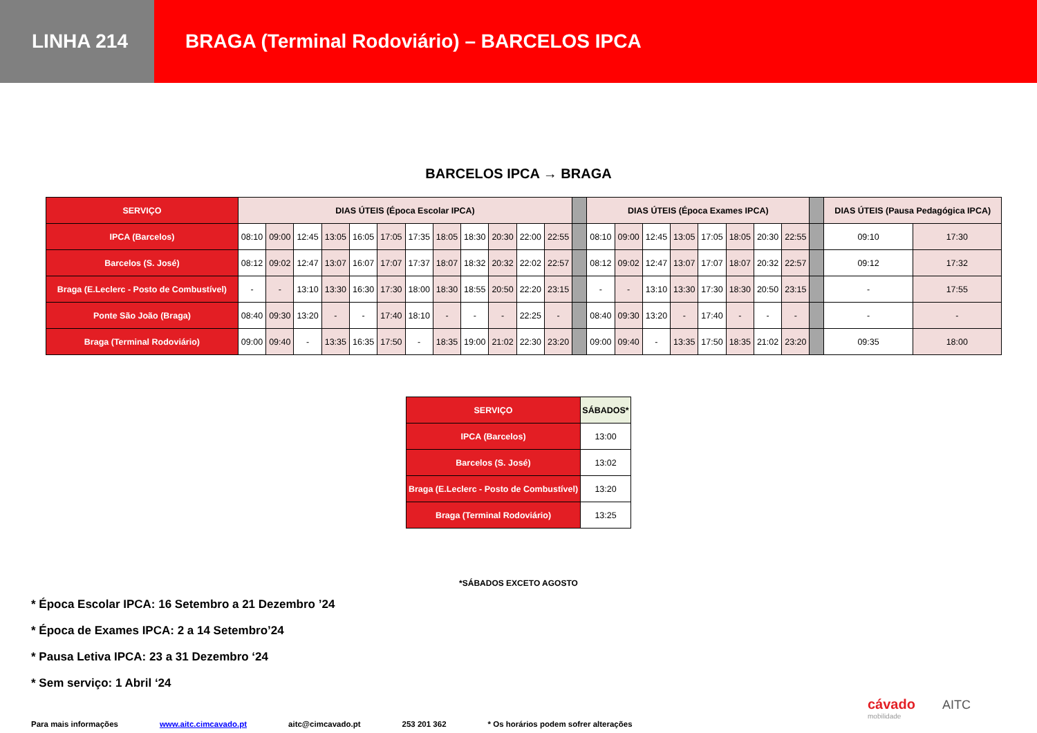LINHA 214 BRAGA (Terminal Rodoviário) – BARCELOS IPCA
BARCELOS IPCA → BRAGA
| SERVIÇO | DIAS ÚTEIS (Época Escolar IPCA) | | | | | | | | | | | | | DIAS ÚTEIS (Época Exames IPCA) | | | | | | | | | DIAS ÚTEIS (Pausa Pedagógica IPCA) | |
| IPCA (Barcelos) | 08:10 | 09:00 | 12:45 | 13:05 | 16:05 | 17:05 | 17:35 | 18:05 | 18:30 | 20:30 | 22:00 | 22:55 | | 08:10 | 09:00 | 12:45 | 13:05 | 17:05 | 18:05 | 20:30 | 22:55 | | 09:10 | 17:30 |
| Barcelos (S. José) | 08:12 | 09:02 | 12:47 | 13:07 | 16:07 | 17:07 | 17:37 | 18:07 | 18:32 | 20:32 | 22:02 | 22:57 | | 08:12 | 09:02 | 12:47 | 13:07 | 17:07 | 18:07 | 20:32 | 22:57 | | 09:12 | 17:32 |
| Braga (E.Leclerc - Posto de Combustível) | - | - | 13:10 | 13:30 | 16:30 | 17:30 | 18:00 | 18:30 | 18:55 | 20:50 | 22:20 | 23:15 | | - | - | 13:10 | 13:30 | 17:30 | 18:30 | 20:50 | 23:15 | | - | 17:55 |
| Ponte São João (Braga) | 08:40 | 09:30 | 13:20 | - | - | 17:40 | 18:10 | - | - | - | 22:25 | - | | 08:40 | 09:30 | 13:20 | - | 17:40 | - | - | - | | - | - |
| Braga (Terminal Rodoviário) | 09:00 | 09:40 | - | 13:35 | 16:35 | 17:50 | - | 18:35 | 19:00 | 21:02 | 22:30 | 23:20 | | 09:00 | 09:40 | - | 13:35 | 17:50 | 18:35 | 21:02 | 23:20 | | 09:35 | 18:00 |
| SERVIÇO | SÁBADOS* |
| --- | --- |
| IPCA (Barcelos) | 13:00 |
| Barcelos (S. José) | 13:02 |
| Braga (E.Leclerc - Posto de Combustível) | 13:20 |
| Braga (Terminal Rodoviário) | 13:25 |
*SÁBADOS EXCETO AGOSTO
* Época Escolar IPCA: 16 Setembro a 21 Dezembro ’24
* Época de Exames IPCA: 2 a 14 Setembro’24
* Pausa Letiva IPCA: 23 a 31 Dezembro ‘24
* Sem serviço: 1 Abril ‘24
Para mais informações www.aitc.cimcavado.pt aitc@cimcavado.pt 253 201 362 * Os horários podem sofrer alterações
cávado
mobilidade
AITC